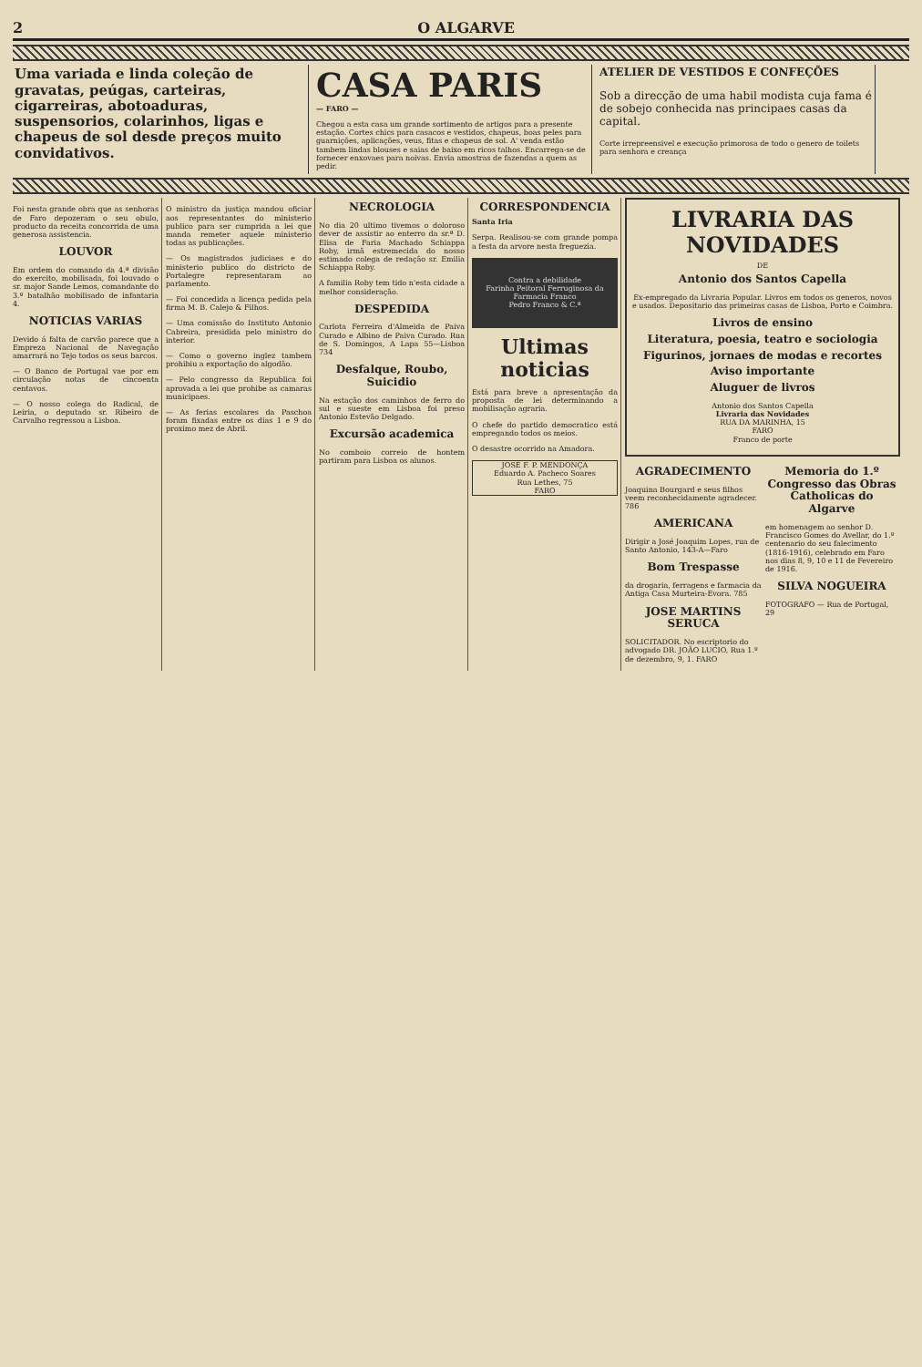2 O ALGARVE
Uma variada e linda coleção de gravatas, peúgas, carteiras, cigarreiras, abotoaduras, suspensorios, colarinhos, ligas e chapeus de sol desde preços muito convidativos.
CASA PARIS
— FARO —
Chegou a esta casa um grande sortimento de artigos para a presente estação. Cortes chics para casacos e vestidos, chapeus, boas peles para guarnições, aplicações, veus, fitas e chapeus de sol. A' venda estão tambem lindas blouses e saias de baixo em ricos talhos. Encarrega-se de fornecer enxovaes para noivas. Envia amostras de fazendas a quem as pedir.
ATELIER DE VESTIDOS E CONFEÇÕES
Sob a direcção de uma habil modista cuja fama é de sobejo conhecida nas principaes casas da capital.
Corte irrepreensivel e execução primorosa de todo o genero de toilets para senhora e creança
Foi nesta grande obra que as senhoras de Faro depozeram o seu obulo, producto da receita concorrida de uma generosa assistencia.
LOUVOR
Em ordem do comando da 4.ª divisão do exercito, mobilisada, foi louvado o sr. major Sande Lemos, comandante do 3.º batalhão mobilisado de infantaria 4.
NOTICIAS VARIAS
Devido á falta de carvão parece que a Empreza Nacional de Navegação amarrará no Tejo todos os seus barcos.
— O Banco de Portugal vae por em circulação notas de cincoenta centavos.
— O nosso colega do Radical, de Leiria, o deputado sr. Ribeiro de Carvalho regressou a Lisboa.
O ministro da justiça mandou oficiar aos representantes do ministerio publico para ser cumprida a lei que manda remeter aquele ministerio todas as publicações.
— Os magistrados judiciaes e do ministerio publico do districto de Portalegre representaram ao parlamento.
— Foi concedida a licença pedida pela firma M. B. Calejo & Filhos.
— Uma comissão do Instituto Antonio Cabreira, presidida pelo ministro do interior.
— Como o governo inglez tambem prohibiu a exportação do algodão.
— Pelo congresso da Republica foi aprovada a lei que prohibe as camaras municipaes.
— As ferias escolares da Paschoa foram fixadas entre os dias 1 e 9 do proximo mez de Abril.
NECROLOGIA
No dia 20 ultimo tivemos o doloroso dever de assistir ao enterro da sr.ª D. Elisa de Faria Machado Schiappa Roby, irmã estremecida do nosso estimado colega de redação sr. Emilia Schiappa Roby.
A familia Roby tem tido n'esta cidade a melhor consideração.
DESPEDIDA
Carlota Ferreira d'Almeida de Paiva Curado e Albino de Paiva Curado. Rua de S. Domingos, A Lapa 55—Lisboa 734
Desfalque, Roubo, Suicidio
Na estação dos caminhos de ferro do sul e sueste em Lisboa foi preso Antonio Estevão Delgado.
Excursão academica
No comboio correio de hontem partiram para Lisboa os alunos.
CORRESPONDENCIA
Santa Iria
Serpa. Realisou-se com grande pompa a festa da arvore nesta freguezia.
Contra a debilidade
Farinha Peitoral Ferruginosa da Farmacia Franco
Pedro Franco & C.ª
Ultimas noticias
Está para breve a apresentação da proposta de lei determinando a mobilisação agraria.
O chefe do partido democratico está empregando todos os meios.
O desastre ocorrido na Amadora.
JOSÉ F. P. MENDONÇA
Eduardo A. Pacheco Soares
Rua Lethes, 75
FARO
LIVRARIA DAS NOVIDADES
DE
Antonio dos Santos Capella
Ex-empregado da Livraria Popular. Livros em todos os generos, novos e usados. Depositario das primeiras casas de Lisboa, Porto e Coimbra.
Livros de ensino
Literatura, poesia, teatro e sociologia
Figurinos, jornaes de modas e recortes
Aviso importante
Aluguer de livros
Antonio dos Santos Capella
Livraria das Novidades
RUA DA MARINHA, 15
FARO
Franco de porte
AGRADECIMENTO
Joaquina Bourgard e seus filhos veem reconhecidamente agradecer. 786
AMERICANA
Dirigir a José Joaquim Lopes, rua de Santo Antonio, 143-A—Faro
Bom Trespasse
da drogaria, ferragens e farmacia da Antiga Casa Murteira-Evora. 785
JOSE MARTINS SERUCA
SOLICITADOR. No escriptorio do advogado DR. JOÃO LUCIO, Rua 1.º de dezembro, 9, 1. FARO
Memoria do 1.º Congresso das Obras Catholicas do Algarve
em homenagem ao senhor D. Francisco Gomes do Avellar, do 1.º centenario do seu falecimento (1816-1916), celebrado em Faro nos dias 8, 9, 10 e 11 de Fevereiro de 1916.
SILVA NOGUEIRA
FOTOGRAFO — Rua de Portugal, 29